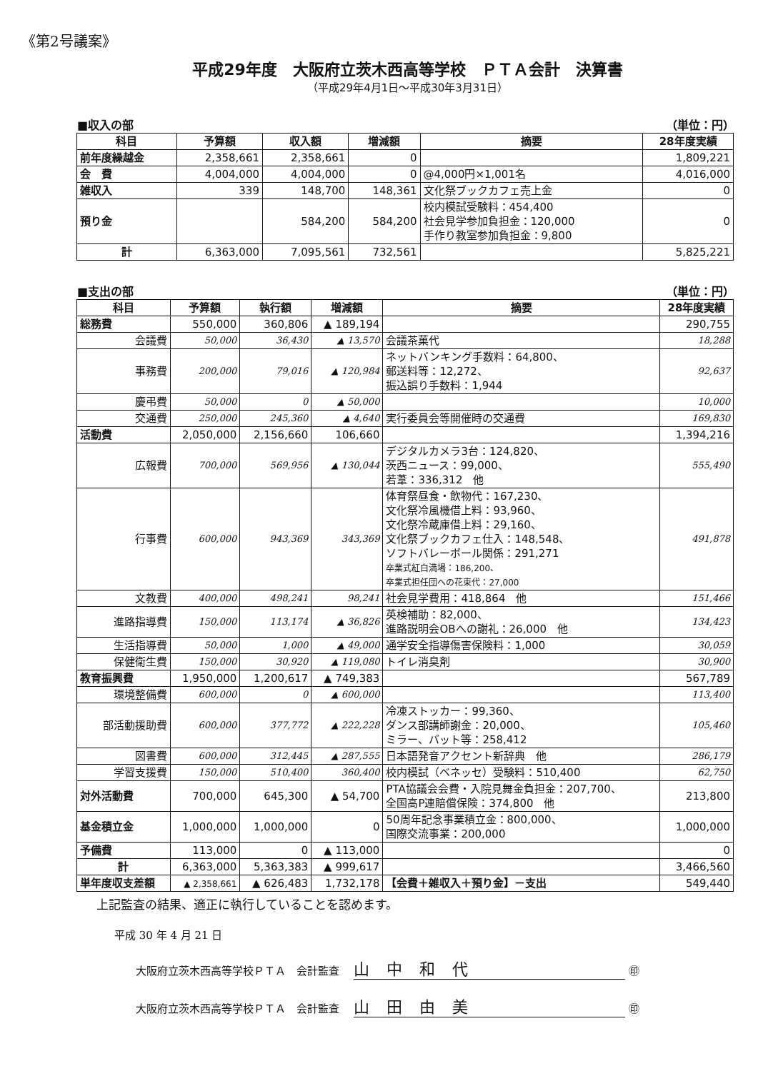《第2号議案》
平成29年度　大阪府立茨木西高等学校　ＰＴＡ会計　決算書
（平成29年4月1日～平成30年3月31日）
■収入の部 （単位：円）
| 科目 | 予算額 | 収入額 | 増減額 | 摘要 | 28年度実績 |
| --- | --- | --- | --- | --- | --- |
| 前年度繰越金 | 2,358,661 | 2,358,661 | 0 | | 1,809,221 |
| 会 費 | 4,004,000 | 4,004,000 | 0 | @4,000円×1,001名 | 4,016,000 |
| 雑収入 | 339 | 148,700 | 148,361 | 文化祭ブックカフェ売上金 | 0 |
| 預り金 | | 584,200 | 584,200 | 校内模試受験料：454,400 社会見学参加負担金：120,000 手作り教室参加負担金：9,800 | 0 |
| 計 | 6,363,000 | 7,095,561 | 732,561 | | 5,825,221 |
■支出の部 （単位：円）
| 科目 | 予算額 | 執行額 | 増減額 | 摘要 | 28年度実績 |
| --- | --- | --- | --- | --- | --- |
| 総務費 | 550,000 | 360,806 | ▲ 189,194 | | 290,755 |
| 会議費 | 50,000 | 36,430 | ▲ 13,570 | 会議茶菓代 | 18,288 |
| 事務費 | 200,000 | 79,016 | ▲ 120,984 | ネットバンキング手数料：64,800、 郵送料等：12,272、 振込誤り手数料：1,944 | 92,637 |
| 慶弔費 | 50,000 | 0 | ▲ 50,000 | | 10,000 |
| 交通費 | 250,000 | 245,360 | ▲ 4,640 | 実行委員会等開催時の交通費 | 169,830 |
| 活動費 | 2,050,000 | 2,156,660 | 106,660 | | 1,394,216 |
| 広報費 | 700,000 | 569,956 | ▲ 130,044 | デジタルカメラ3台：124,820、 茨西ニュース：99,000、 若葦：336,312 他 | 555,490 |
| 行事費 | 600,000 | 943,369 | 343,369 | 体育祭昼食・飲物代：167,230、 文化祭冷風機借上料：93,960、 文化祭冷蔵庫借上料：29,160、 文化祭ブックカフェ仕入：148,548、 ソフトバレーボール関係：291,271 卒業式紅白満場：186,200、 卒業式担任団への花束代：27,000 | 491,878 |
| 文教費 | 400,000 | 498,241 | 98,241 | 社会見学費用：418,864 他 | 151,466 |
| 進路指導費 | 150,000 | 113,174 | ▲ 36,826 | 英検補助：82,000、 進路説明会OBへの謝礼：26,000 他 | 134,423 |
| 生活指導費 | 50,000 | 1,000 | ▲ 49,000 | 通学安全指導傷害保険料：1,000 | 30,059 |
| 保健衛生費 | 150,000 | 30,920 | ▲ 119,080 | トイレ消臭剤 | 30,900 |
| 教育振興費 | 1,950,000 | 1,200,617 | ▲ 749,383 | | 567,789 |
| 環境整備費 | 600,000 | 0 | ▲ 600,000 | | 113,400 |
| 部活動援助費 | 600,000 | 377,772 | ▲ 222,228 | 冷凍ストッカー：99,360、 ダンス部講師謝金：20,000、 ミラー、バット等：258,412 | 105,460 |
| 図書費 | 600,000 | 312,445 | ▲ 287,555 | 日本語発音アクセント新辞典 他 | 286,179 |
| 学習支援費 | 150,000 | 510,400 | 360,400 | 校内模試（ベネッセ）受験料：510,400 | 62,750 |
| 対外活動費 | 700,000 | 645,300 | ▲ 54,700 | PTA協議会会費・入院見舞金負担金：207,700、 全国高P連賠償保険：374,800 他 | 213,800 |
| 基金積立金 | 1,000,000 | 1,000,000 | 0 | 50周年記念事業積立金：800,000、 国際交流事業：200,000 | 1,000,000 |
| 予備費 | 113,000 | 0 | ▲ 113,000 | | 0 |
| 計 | 6,363,000 | 5,363,383 | ▲ 999,617 | | 3,466,560 |
| 単年度収支差額 | ▲ 2,358,661 | ▲ 626,483 | 1,732,178 | 【会費＋雑収入＋預り金】－支出 | 549,440 |
上記監査の結果、適正に執行していることを認めます。
平成 30 年 4 月 21 日
大阪府立茨木西高等学校ＰＴＡ　会計監査 山中和代 ㊞
大阪府立茨木西高等学校ＰＴＡ　会計監査 山田由美 ㊞